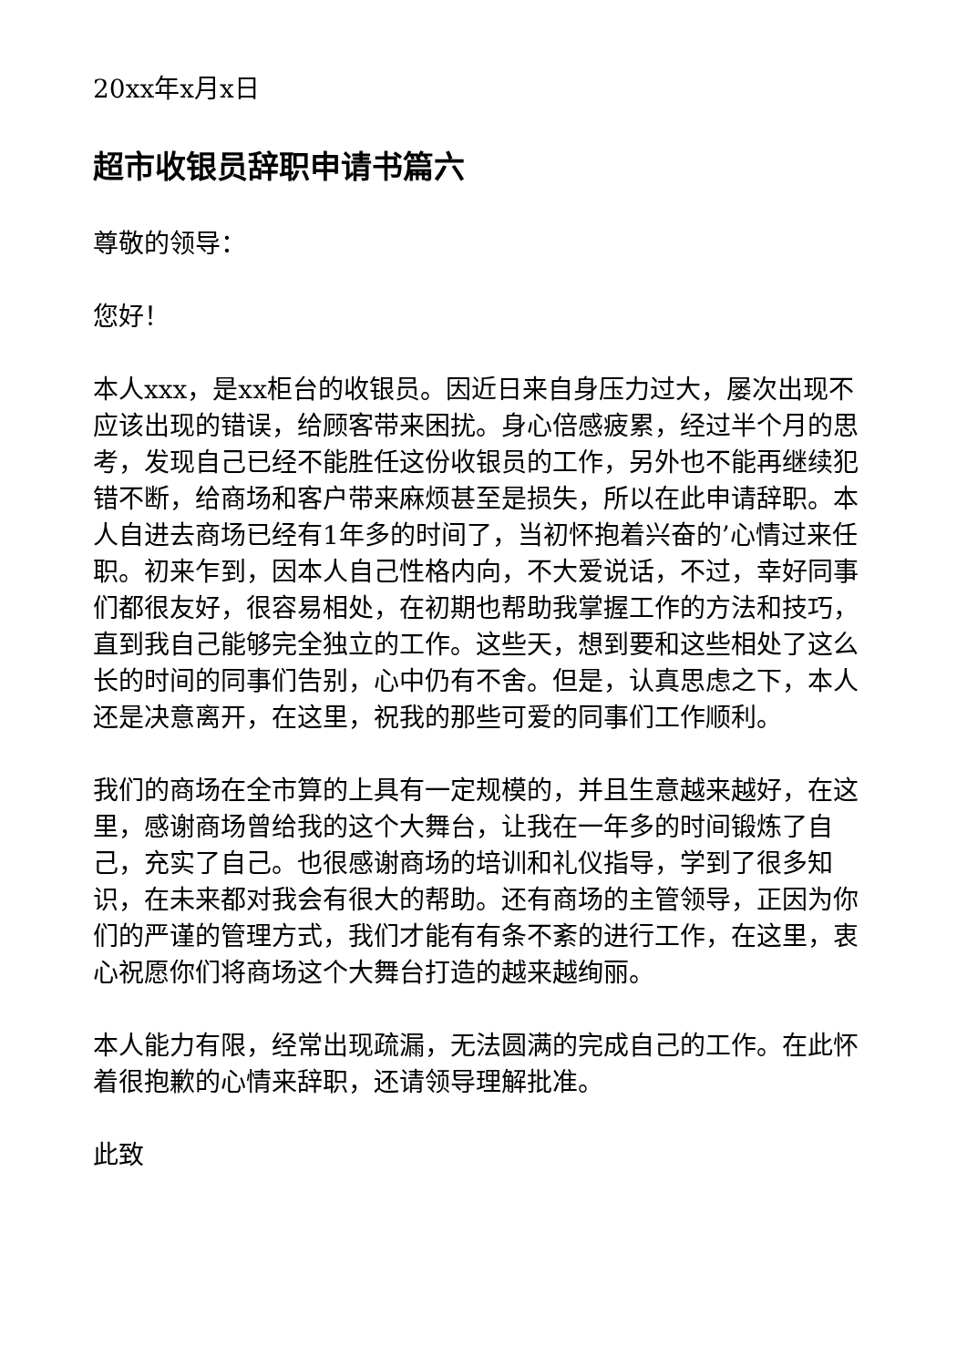20xx年x月x日
超市收银员辞职申请书篇六
尊敬的领导：
您好！
本人xxx，是xx柜台的收银员。因近日来自身压力过大，屡次出现不应该出现的错误，给顾客带来困扰。身心倍感疲累，经过半个月的思考，发现自己已经不能胜任这份收银员的工作，另外也不能再继续犯错不断，给商场和客户带来麻烦甚至是损失，所以在此申请辞职。本人自进去商场已经有1年多的时间了，当初怀抱着兴奋的’心情过来任职。初来乍到，因本人自己性格内向，不大爱说话，不过，幸好同事们都很友好，很容易相处，在初期也帮助我掌握工作的方法和技巧，直到我自己能够完全独立的工作。这些天，想到要和这些相处了这么长的时间的同事们告别，心中仍有不舍。但是，认真思虑之下，本人还是决意离开，在这里，祝我的那些可爱的同事们工作顺利。
我们的商场在全市算的上具有一定规模的，并且生意越来越好，在这里，感谢商场曾给我的这个大舞台，让我在一年多的时间锻炼了自己，充实了自己。也很感谢商场的培训和礼仪指导，学到了很多知识，在未来都对我会有很大的帮助。还有商场的主管领导，正因为你们的严谨的管理方式，我们才能有有条不紊的进行工作，在这里，衷心祝愿你们将商场这个大舞台打造的越来越绚丽。
本人能力有限，经常出现疏漏，无法圆满的完成自己的工作。在此怀着很抱歉的心情来辞职，还请领导理解批准。
此致